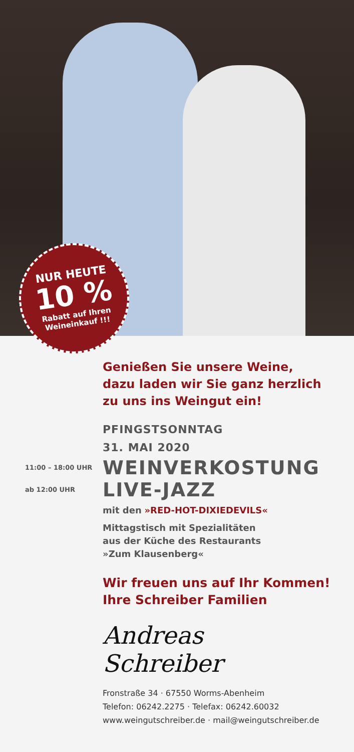NUR HEUTE
10 %
Rabatt auf Ihren
Weineinkauf !!!
Genießen Sie unsere Weine,
dazu laden wir Sie ganz herzlich
zu uns ins Weingut ein!
PFINGSTSONNTAG
31. MAI 2020
11:00 – 18:00 UHR
WEINVERKOSTUNG
ab 12:00 UHR
LIVE-JAZZ
mit den »RED-HOT-DIXIEDEVILS«
Mittagstisch mit Spezialitäten
aus der Küche des Restaurants
»Zum Klausenberg«
Wir freuen uns auf Ihr Kommen!
Ihre Schreiber Familien
Andreas Schreiber
Fronstraße 34 · 67550 Worms-Abenheim
Telefon: 06242.2275 · Telefax: 06242.60032
www.weingutschreiber.de · mail@weingutschreiber.de